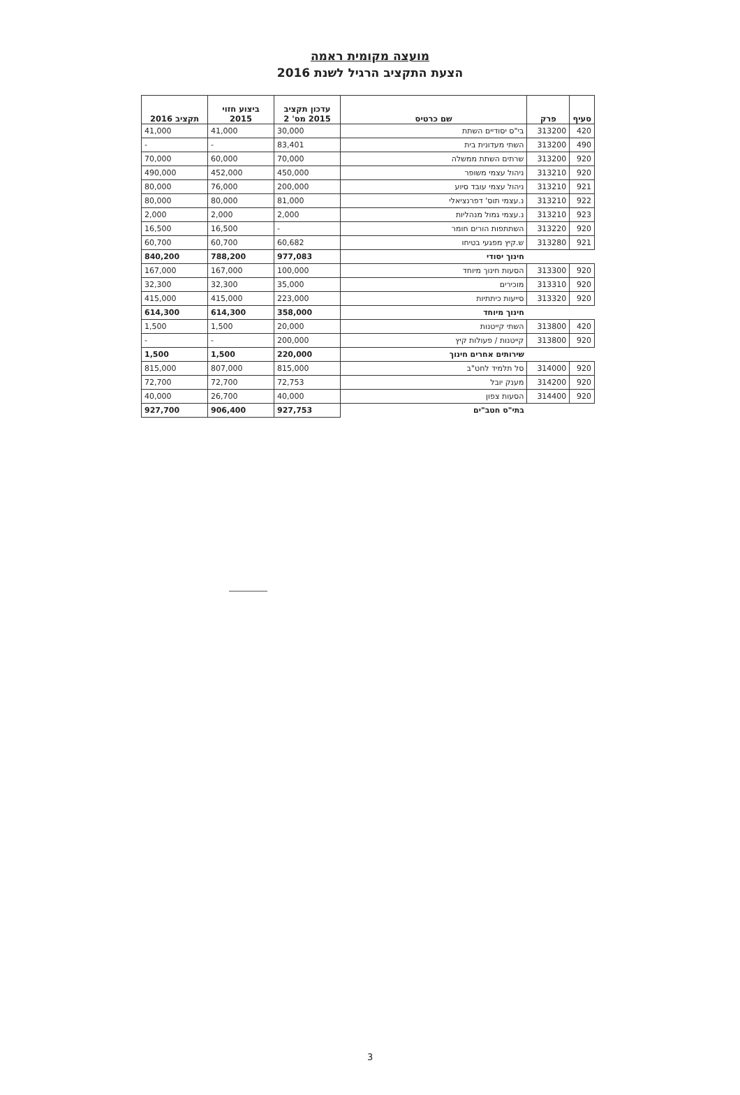מועצה מקומית ראמה
הצעת התקציב הרגיל לשנת 2016
| סעיף | פרק | שם כרטיס | עדכון תקציב 2015 מס' 2 | ביצוע חזוי 2015 | תקציב 2016 |
| --- | --- | --- | --- | --- | --- |
| 420 | 313200 | בי"ס יסודיים השתת | 30,000 | 41,000 | 41,000 |
| 490 | 313200 | השתי מעדונית בית | 83,401 | - | - |
| 920 | 313200 | שרתים השתת ממשלה | 70,000 | 60,000 | 70,000 |
| 920 | 313210 | ניהול עצמי משופר | 450,000 | 452,000 | 490,000 |
| 921 | 313210 | ניהול עצמי עובד סיוע | 200,000 | 76,000 | 80,000 |
| 922 | 313210 | נ.עצמי תוס' דפרנציאלי | 81,000 | 80,000 | 80,000 |
| 923 | 313210 | נ.עצמי גמול מנהליות | 2,000 | 2,000 | 2,000 |
| 920 | 313220 | השתתפות הורים חומר | - | 16,500 | 16,500 |
| 921 | 313280 | ש.קיץ מפגעי בטיחו | 60,682 | 60,700 | 60,700 |
| | | חינוך יסודי | 977,083 | 788,200 | 840,200 |
| 920 | 313300 | הסעות חינוך מיוחד | 100,000 | 167,000 | 167,000 |
| 920 | 313310 | מוכירים | 35,000 | 32,300 | 32,300 |
| 920 | 313320 | סייעות כיתתיות | 223,000 | 415,000 | 415,000 |
| | | חינוך מיוחד | 358,000 | 614,300 | 614,300 |
| 420 | 313800 | השתי קייטנות | 20,000 | 1,500 | 1,500 |
| 920 | 313800 | קייטנות / פעולות קיץ | 200,000 | - | - |
| | | שירותים אחרים חינוך | 220,000 | 1,500 | 1,500 |
| 920 | 314000 | סל תלמיד לחט"ב | 815,000 | 807,000 | 815,000 |
| 920 | 314200 | מענק יובל | 72,753 | 72,700 | 72,700 |
| 920 | 314400 | הסעות צפון | 40,000 | 26,700 | 40,000 |
| | | בתי"ס חטב"ים | 927,753 | 906,400 | 927,700 |
3